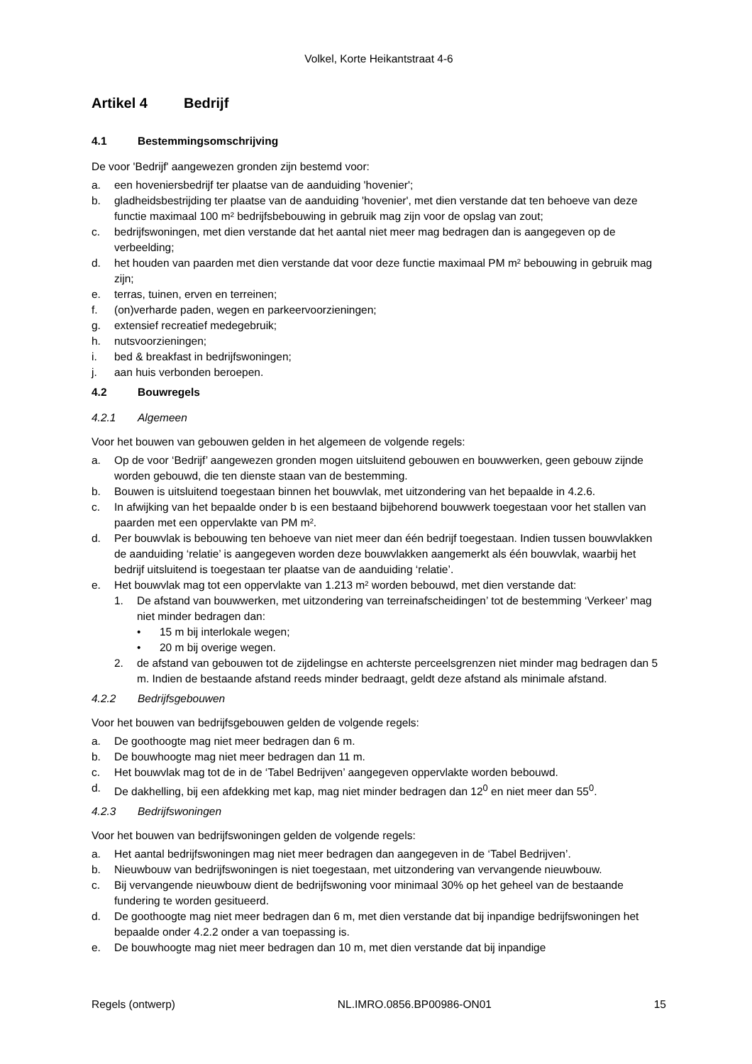Volkel, Korte Heikantstraat 4-6
Artikel 4 Bedrijf
4.1 Bestemmingsomschrijving
De voor 'Bedrijf' aangewezen gronden zijn bestemd voor:
a. een hoveniersbedrijf ter plaatse van de aanduiding 'hovenier';
b. gladheidsbestrijding ter plaatse van de aanduiding 'hovenier', met dien verstande dat ten behoeve van deze functie maximaal 100 m² bedrijfsbebouwing in gebruik mag zijn voor de opslag van zout;
c. bedrijfswoningen, met dien verstande dat het aantal niet meer mag bedragen dan is aangegeven op de verbeelding;
d. het houden van paarden met dien verstande dat voor deze functie maximaal PM m² bebouwing in gebruik mag zijn;
e. terras, tuinen, erven en terreinen;
f. (on)verharde paden, wegen en parkeervoorzieningen;
g. extensief recreatief medegebruik;
h. nutsvoorzieningen;
i. bed & breakfast in bedrijfswoningen;
j. aan huis verbonden beroepen.
4.2 Bouwregels
4.2.1 Algemeen
Voor het bouwen van gebouwen gelden in het algemeen de volgende regels:
a. Op de voor ‘Bedrijf’ aangewezen gronden mogen uitsluitend gebouwen en bouwwerken, geen gebouw zijnde worden gebouwd, die ten dienste staan van de bestemming.
b. Bouwen is uitsluitend toegestaan binnen het bouwvlak, met uitzondering van het bepaalde in 4.2.6.
c. In afwijking van het bepaalde onder b is een bestaand bijbehorend bouwwerk toegestaan voor het stallen van paarden met een oppervlakte van PM m².
d. Per bouwvlak is bebouwing ten behoeve van niet meer dan één bedrijf toegestaan. Indien tussen bouwvlakken de aanduiding ‘relatie’ is aangegeven worden deze bouwvlakken aangemerkt als één bouwvlak, waarbij het bedrijf uitsluitend is toegestaan ter plaatse van de aanduiding ‘relatie’.
e. Het bouwvlak mag tot een oppervlakte van 1.213 m² worden bebouwd, met dien verstande dat:
1. De afstand van bouwwerken, met uitzondering van terreinafscheidingen’ tot de bestemming ‘Verkeer’ mag niet minder bedragen dan:
• 15 m bij interlokale wegen;
• 20 m bij overige wegen.
2. de afstand van gebouwen tot de zijdelingse en achterste perceelsgrenzen niet minder mag bedragen dan 5 m. Indien de bestaande afstand reeds minder bedraagt, geldt deze afstand als minimale afstand.
4.2.2 Bedrijfsgebouwen
Voor het bouwen van bedrijfsgebouwen gelden de volgende regels:
a. De goothoogte mag niet meer bedragen dan 6 m.
b. De bouwhoogte mag niet meer bedragen dan 11 m.
c. Het bouwvlak mag tot de in de ‘Tabel Bedrijven’ aangegeven oppervlakte worden bebouwd.
d. De dakhelling, bij een afdekking met kap, mag niet minder bedragen dan 12<sup>0</sup> en niet meer dan 55<sup>0</sup>.
4.2.3 Bedrijfswoningen
Voor het bouwen van bedrijfswoningen gelden de volgende regels:
a. Het aantal bedrijfswoningen mag niet meer bedragen dan aangegeven in de ‘Tabel Bedrijven’.
b. Nieuwbouw van bedrijfswoningen is niet toegestaan, met uitzondering van vervangende nieuwbouw.
c. Bij vervangende nieuwbouw dient de bedrijfswoning voor minimaal 30% op het geheel van de bestaande fundering te worden gesitueerd.
d. De goothoogte mag niet meer bedragen dan 6 m, met dien verstande dat bij inpandige bedrijfswoningen het bepaalde onder 4.2.2 onder a van toepassing is.
e. De bouwhoogte mag niet meer bedragen dan 10 m, met dien verstande dat bij inpandige
Regels (ontwerp) NL.IMRO.0856.BP00986-ON01 15